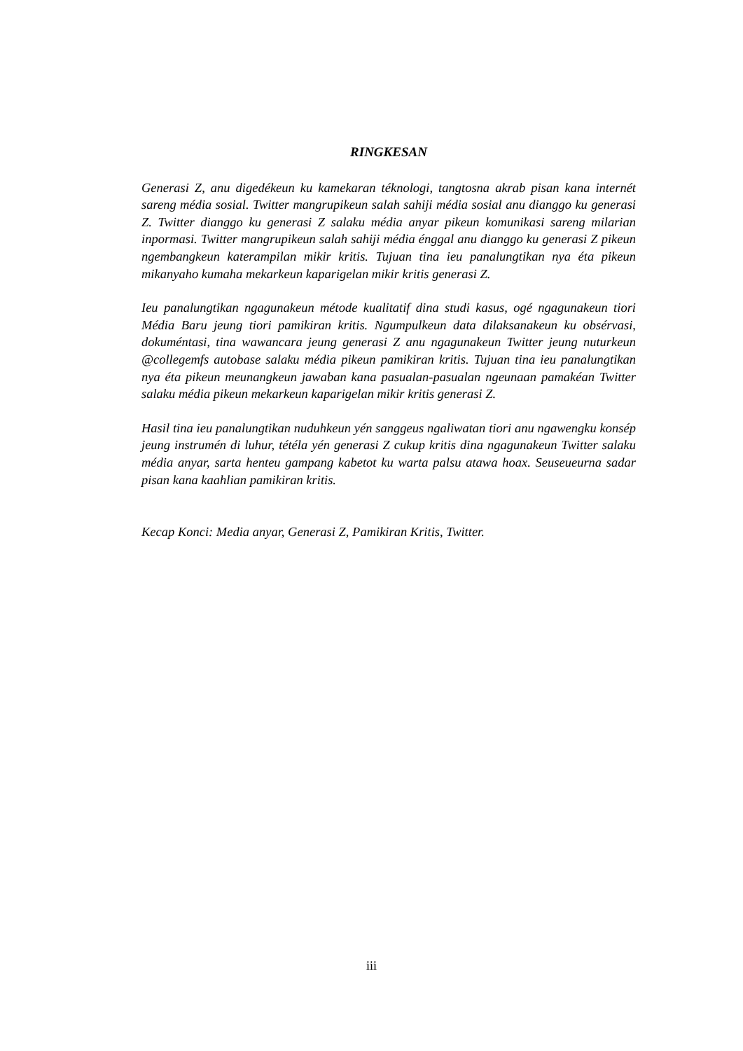RINGKESAN
Generasi Z, anu digedékeun ku kamekaran téknologi, tangtosna akrab pisan kana internét sareng média sosial. Twitter mangrupikeun salah sahiji média sosial anu dianggo ku generasi Z. Twitter dianggo ku generasi Z salaku média anyar pikeun komunikasi sareng milarian inpormasi. Twitter mangrupikeun salah sahiji média énggal anu dianggo ku generasi Z pikeun ngembangkeun katerampilan mikir kritis. Tujuan tina ieu panalungtikan nya éta pikeun mikanyaho kumaha mekarkeun kaparigelan mikir kritis generasi Z.
Ieu panalungtikan ngagunakeun métode kualitatif dina studi kasus, ogé ngagunakeun tiori Média Baru jeung tiori pamikiran kritis. Ngumpulkeun data dilaksanakeun ku obsérvasi, dokuméntasi, tina wawancara jeung generasi Z anu ngagunakeun Twitter jeung nuturkeun @collegemfs autobase salaku média pikeun pamikiran kritis. Tujuan tina ieu panalungtikan nya éta pikeun meunangkeun jawaban kana pasualan-pasualan ngeunaan pamakéan Twitter salaku média pikeun mekarkeun kaparigelan mikir kritis generasi Z.
Hasil tina ieu panalungtikan nuduhkeun yén sanggeus ngaliwatan tiori anu ngawengku konsép jeung instrumén di luhur, tétéla yén generasi Z cukup kritis dina ngagunakeun Twitter salaku média anyar, sarta henteu gampang kabetot ku warta palsu atawa hoax. Seuseueurna sadar pisan kana kaahlian pamikiran kritis.
Kecap Konci: Media anyar, Generasi Z, Pamikiran Kritis, Twitter.
iii